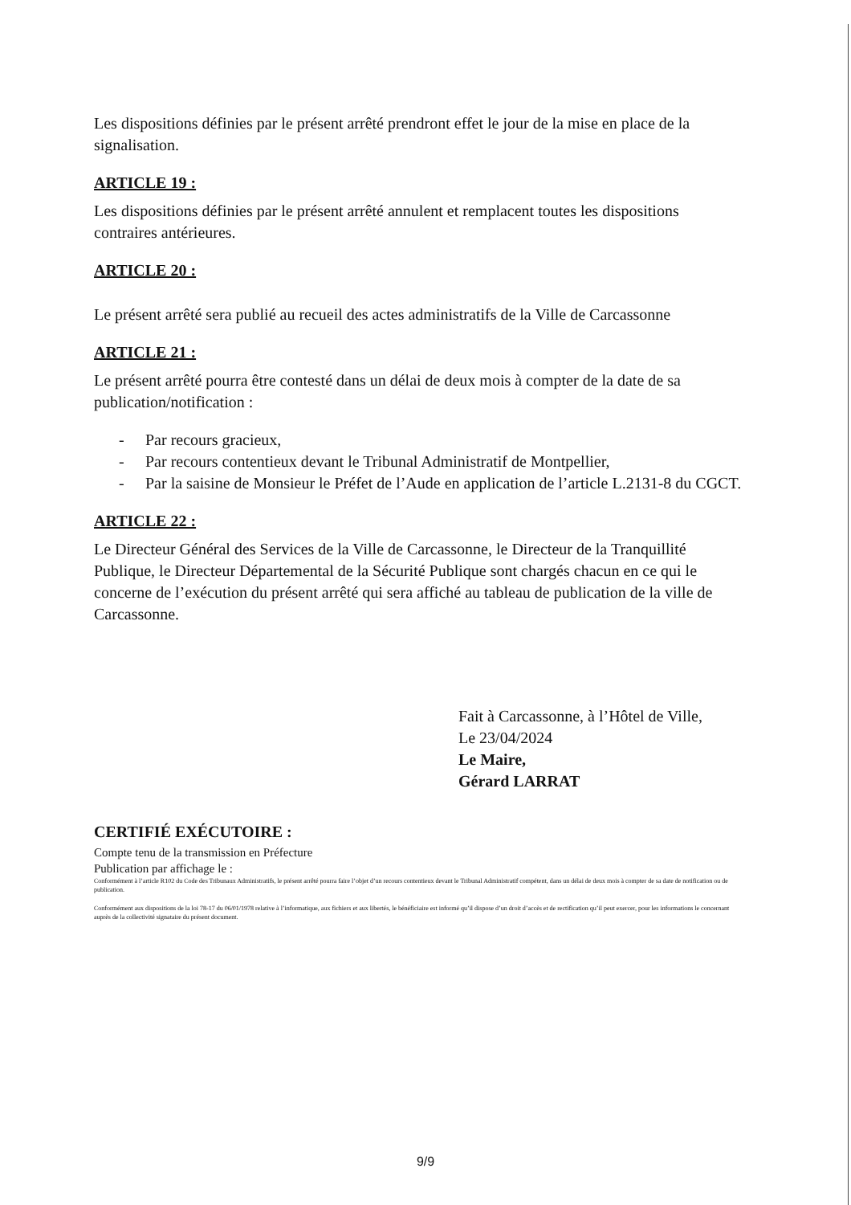Les dispositions définies par le présent arrêté prendront effet le jour de la mise en place de la signalisation.
ARTICLE 19 :
Les dispositions définies par le présent arrêté annulent et remplacent toutes les dispositions contraires antérieures.
ARTICLE 20 :
Le présent arrêté sera publié au recueil des actes administratifs de la Ville de Carcassonne
ARTICLE 21 :
Le présent arrêté pourra être contesté dans un délai de deux mois à compter de la date de sa publication/notification :
- Par recours gracieux,
- Par recours contentieux devant le Tribunal Administratif de Montpellier,
- Par la saisine de Monsieur le Préfet de l’Aude en application de l’article L.2131-8 du CGCT.
ARTICLE 22 :
Le Directeur Général des Services de la Ville de Carcassonne, le Directeur de la Tranquillité Publique, le Directeur Départemental de la Sécurité Publique sont chargés chacun en ce qui le concerne de l’exécution du présent arrêté qui sera affiché au tableau de publication de la ville de Carcassonne.
Fait à Carcassonne, à l’Hôtel de Ville,
Le 23/04/2024
Le Maire,
Gérard LARRAT
CERTIFIÉ EXÉCUTOIRE :
Compte tenu de la transmission en Préfecture
Publication par affichage le :
Conformément à l’article R102 du Code des Tribunaux Administratifs, le présent arrêté pourra faire l’objet d’un recours contentieux devant le Tribunal Administratif compétent, dans un délai de deux mois à compter de sa date de notification ou de publication.
Conformément aux dispositions de la loi 78-17 du 06/01/1978 relative à l’informatique, aux fichiers et aux libertés, le bénéficiaire est informé qu’il dispose d’un droit d’accès et de rectification qu’il peut exercer, pour les informations le concernant auprès de la collectivité signataire du présent document.
9/9